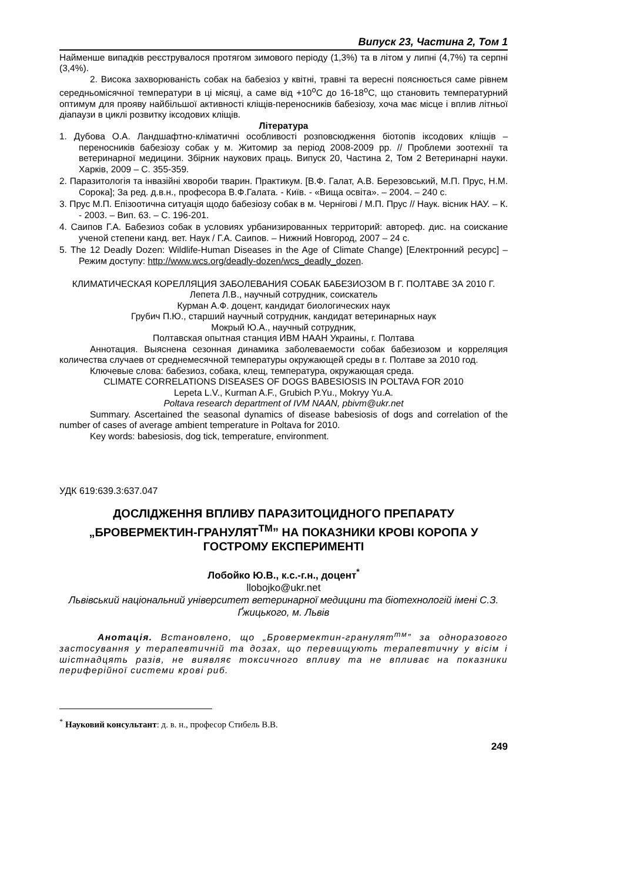Випуск 23, Частина 2, Том 1
Найменше випадків реєструвалося протягом зимового періоду (1,3%) та в літом у липні (4,7%) та серпні (3,4%).
2. Висока захворюваність собак на бабезіоз у квітні, травні та вересні пояснюється саме рівнем середньомісячної температури в ці місяці, а саме від +10<sup>о</sup>С до 16-18<sup>о</sup>С, що становить температурний оптимум для прояву найбільшої активності кліщів-переносників бабезіозу, хоча має місце і вплив літньої діапаузи в циклі розвитку іксодових кліщів.
Література
1. Дубова О.А. Ландшафтно-кліматичні особливості розповсюдження біотопів іксодових кліщів – переносників бабезіозу собак у м. Житомир за період 2008-2009 рр. // Проблеми зоотехнії та ветеринарної медицини. Збірник наукових праць. Випуск 20, Частина 2, Том 2 Ветеринарні науки. Харків, 2009 – С. 355-359.
2. Паразитологія та інвазійні хвороби тварин. Практикум. [В.Ф. Галат, А.В. Березовський, М.П. Прус, Н.М. Сорока]; За ред. д.в.н., професора В.Ф.Галата. - Київ. - «Вища освіта». – 2004. – 240 с.
3. Прус М.П. Епізоотична ситуація щодо бабезіозу собак в м. Чернігові / М.П. Прус // Наук. вісник НАУ. – К. - 2003. – Вип. 63. – С. 196-201.
4. Саипов Г.А. Бабезиоз собак в условиях урбанизированных территорий: автореф. дис. на соискание ученой степени канд. вет. Наук / Г.А. Саипов. – Нижний Новгород, 2007 – 24 с.
5. The 12 Deadly Dozen: Wildlife-Human Diseases in the Age of Climate Change) [Електронний ресурс] – Режим доступу: http://www.wcs.org/deadly-dozen/wcs_deadly_dozen.
КЛИМАТИЧЕСКАЯ КОРЕЛЛЯЦИЯ ЗАБОЛЕВАНИЯ СОБАК БАБЕЗИОЗОМ В Г. ПОЛТАВЕ ЗА 2010 Г.
Лепета Л.В., научный сотрудник, соискатель
Курман А.Ф. доцент, кандидат биологических наук
Грубич П.Ю., старший научный сотрудник, кандидат ветеринарных наук
Мокрый Ю.А., научный сотрудник,
Полтавская опытная станция ИВМ НААН Украины, г. Полтава
Аннотация. Выяснена сезонная динамика заболеваемости собак бабезиозом и корреляция количества случаев от среднемесячной температуры окружающей среды в г. Полтаве за 2010 год.
Ключевые слова: бабезиоз, собака, клещ, температура, окружающая среда.
CLIMATE CORRELATIONS DISEASES OF DOGS BABESIOSIS IN POLTAVA FOR 2010
Lepeta L.V., Kurman A.F., Grubich P.Yu., Mokryy Yu.A.
Poltava research department of IVM NAAN, pbivm@ukr.net
Summary. Ascertained the seasonal dynamics of disease babesiosis of dogs and correlation of the number of cases of average ambient temperature in Poltava for 2010.
Key words: babesiosis, dog tick, temperature, environment.
УДК 619:639.3:637.047
ДОСЛІДЖЕННЯ ВПЛИВУ ПАРАЗИТОЦИДНОГО ПРЕПАРАТУ „БРОВЕРМЕКТИН-ГРАНУЛЯТ<sup>TM</sup>” НА ПОКАЗНИКИ КРОВІ КОРОПА У ГОСТРОМУ ЕКСПЕРИМЕНТІ
Лобойко Ю.В., к.с.-г.н., доцент<sup>*</sup>
llobojko@ukr.net
Львівський національний університет ветеринарної медицини та біотехнологій імені С.З. Ґжицького, м. Львів
Анотація. Встановлено, що „Бровермектин-гранулят<sup>тм</sup>” за одноразового застосування у терапевтичній та дозах, що перевищують терапевтичну у вісім і шістнадцять разів, не виявляє токсичного впливу та не впливає на показники периферійної системи крові риб.
<sup>*</sup> Науковий консультант: д. в. н., професор Стибель В.В.
249